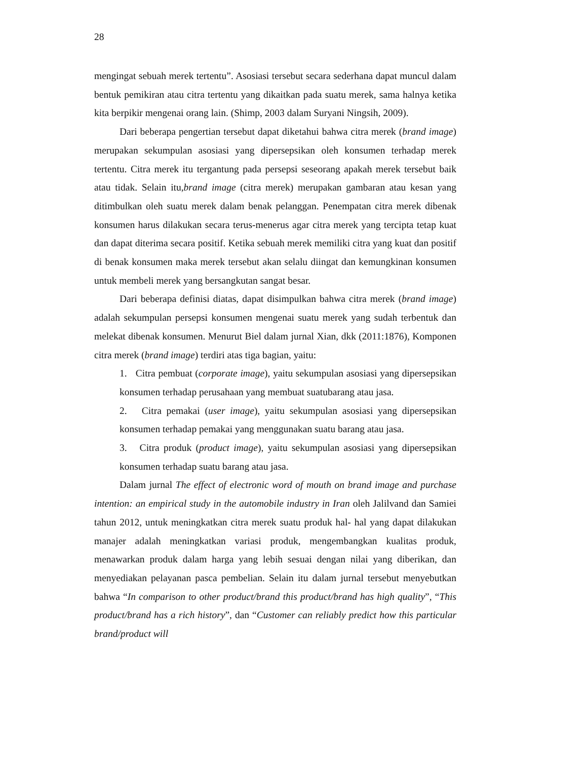28
mengingat sebuah merek tertentu”. Asosiasi tersebut secara sederhana dapat muncul dalam bentuk pemikiran atau citra tertentu yang dikaitkan pada suatu merek, sama halnya ketika kita berpikir mengenai orang lain. (Shimp, 2003 dalam Suryani Ningsih, 2009).
Dari beberapa pengertian tersebut dapat diketahui bahwa citra merek (brand image) merupakan sekumpulan asosiasi yang dipersepsikan oleh konsumen terhadap merek tertentu. Citra merek itu tergantung pada persepsi seseorang apakah merek tersebut baik atau tidak. Selain itu,brand image (citra merek) merupakan gambaran atau kesan yang ditimbulkan oleh suatu merek dalam benak pelanggan. Penempatan citra merek dibenak konsumen harus dilakukan secara terus-menerus agar citra merek yang tercipta tetap kuat dan dapat diterima secara positif. Ketika sebuah merek memiliki citra yang kuat dan positif di benak konsumen maka merek tersebut akan selalu diingat dan kemungkinan konsumen untuk membeli merek yang bersangkutan sangat besar.
Dari beberapa definisi diatas, dapat disimpulkan bahwa citra merek (brand image) adalah sekumpulan persepsi konsumen mengenai suatu merek yang sudah terbentuk dan melekat dibenak konsumen. Menurut Biel dalam jurnal Xian, dkk (2011:1876), Komponen citra merek (brand image) terdiri atas tiga bagian, yaitu:
1. Citra pembuat (corporate image), yaitu sekumpulan asosiasi yang dipersepsikan konsumen terhadap perusahaan yang membuat suatubarang atau jasa.
2. Citra pemakai (user image), yaitu sekumpulan asosiasi yang dipersepsikan konsumen terhadap pemakai yang menggunakan suatu barang atau jasa.
3. Citra produk (product image), yaitu sekumpulan asosiasi yang dipersepsikan konsumen terhadap suatu barang atau jasa.
Dalam jurnal The effect of electronic word of mouth on brand image and purchase intention: an empirical study in the automobile industry in Iran oleh Jalilvand dan Samiei tahun 2012, untuk meningkatkan citra merek suatu produk hal- hal yang dapat dilakukan manajer adalah meningkatkan variasi produk, mengembangkan kualitas produk, menawarkan produk dalam harga yang lebih sesuai dengan nilai yang diberikan, dan menyediakan pelayanan pasca pembelian. Selain itu dalam jurnal tersebut menyebutkan bahwa “In comparison to other product/brand this product/brand has high quality”, “This product/brand has a rich history”, dan “Customer can reliably predict how this particular brand/product will